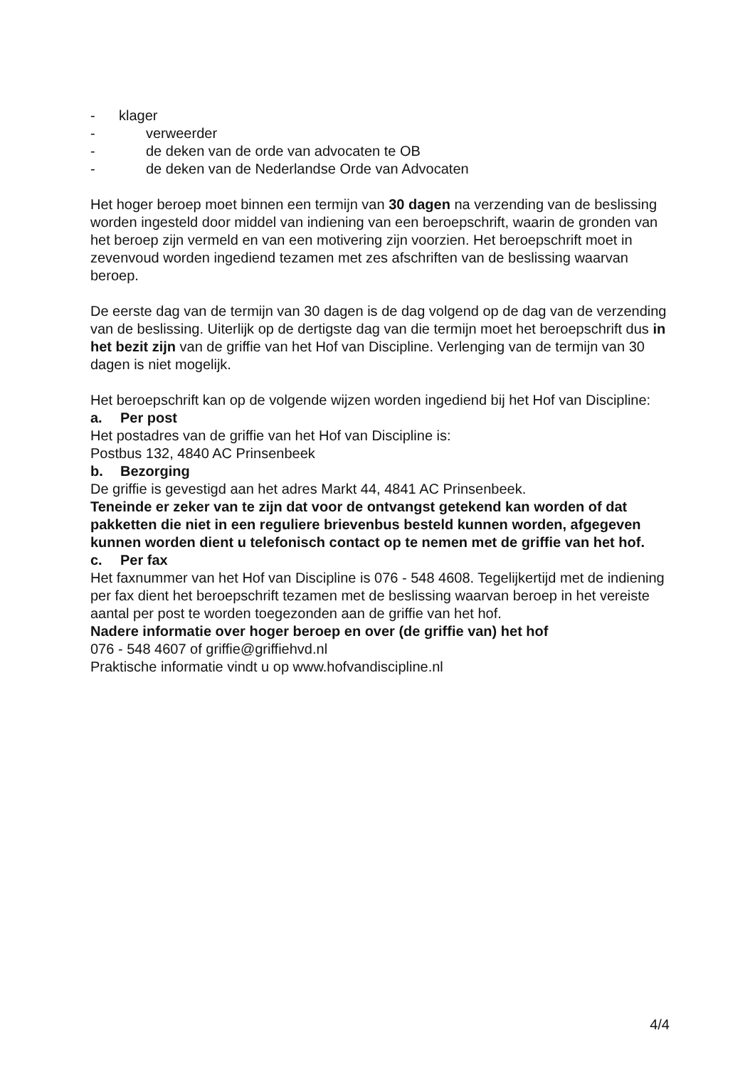- klager
- verweerder
- de deken van de orde van advocaten te OB
- de deken van de Nederlandse Orde van Advocaten
Het hoger beroep moet binnen een termijn van 30 dagen na verzending van de beslissing worden ingesteld door middel van indiening van een beroepschrift, waarin de gronden van het beroep zijn vermeld en van een motivering zijn voorzien. Het beroepschrift moet in zevenvoud worden ingediend tezamen met zes afschriften van de beslissing waarvan beroep.
De eerste dag van de termijn van 30 dagen is de dag volgend op de dag van de verzending van de beslissing. Uiterlijk op de dertigste dag van die termijn moet het beroepschrift dus in het bezit zijn van de griffie van het Hof van Discipline. Verlenging van de termijn van 30 dagen is niet mogelijk.
Het beroepschrift kan op de volgende wijzen worden ingediend bij het Hof van Discipline:
a. Per post
Het postadres van de griffie van het Hof van Discipline is:
Postbus 132, 4840 AC Prinsenbeek
b. Bezorging
De griffie is gevestigd aan het adres Markt 44, 4841 AC Prinsenbeek.
Teneinde er zeker van te zijn dat voor de ontvangst getekend kan worden of dat pakketten die niet in een reguliere brievenbus besteld kunnen worden, afgegeven kunnen worden dient u telefonisch contact op te nemen met de griffie van het hof.
c. Per fax
Het faxnummer van het Hof van Discipline is 076 - 548 4608. Tegelijkertijd met de indiening per fax dient het beroepschrift tezamen met de beslissing waarvan beroep in het vereiste aantal per post te worden toegezonden aan de griffie van het hof.
Nadere informatie over hoger beroep en over (de griffie van) het hof
076 - 548 4607 of griffie@griffiehvd.nl
Praktische informatie vindt u op www.hofvandiscipline.nl
4/4